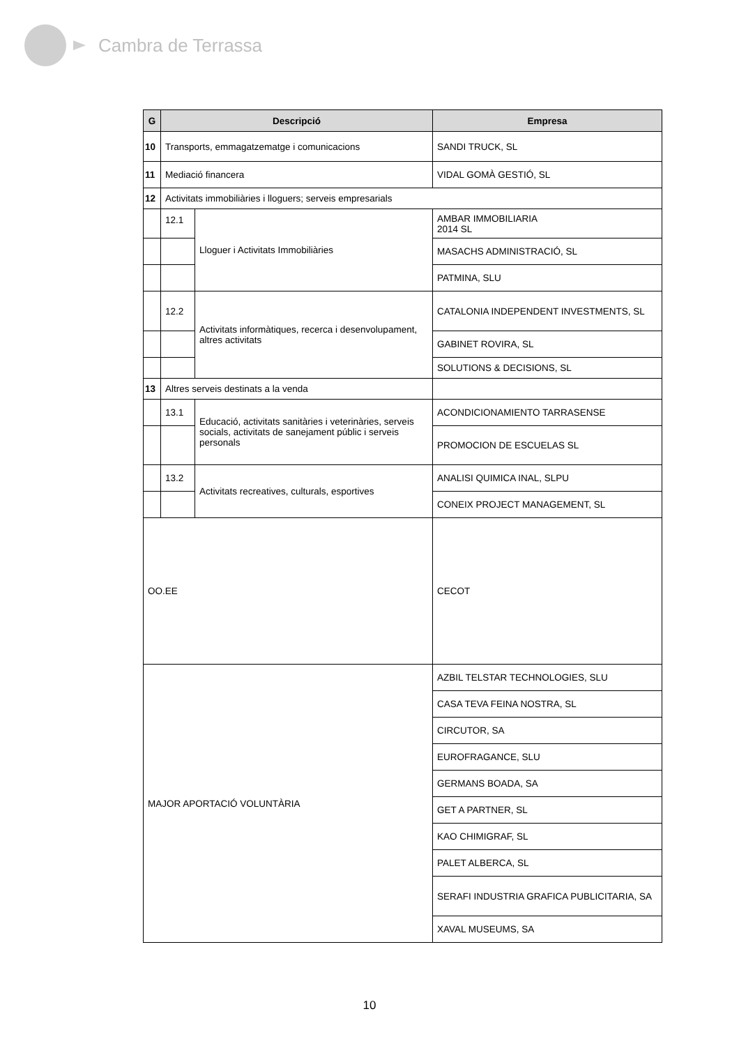Cambra de Terrassa
| G | Descripció | | Empresa |
| --- | --- | --- | --- |
| 10 | Transports, emmagatzematge i comunicacions | | SANDI TRUCK, SL |
| 11 | Mediació financera | | VIDAL GOMÀ GESTIÓ, SL |
| 12 | Activitats immobiliàries i lloguers; serveis empresarials | | |
| | 12.1 | Lloguer i Activitats Immobiliàries | AMBAR IMMOBILIARIA 2014 SL |
| | | | MASACHS ADMINISTRACIÓ, SL |
| | | | PATMINA, SLU |
| | 12.2 | Activitats informàtiques, recerca i desenvolupament, altres activitats | CATALONIA INDEPENDENT INVESTMENTS, SL |
| | | | GABINET ROVIRA, SL |
| | | | SOLUTIONS & DECISIONS, SL |
| 13 | Altres serveis destinats a la venda | | |
| | 13.1 | Educació, activitats sanitàries i veterinàries, serveis socials, activitats de sanejament públic i serveis personals | ACONDICIONAMIENTO TARRASENSE |
| | | | PROMOCION DE ESCUELAS SL |
| | 13.2 | Activitats recreatives, culturals, esportives | ANALISI QUIMICA INAL, SLPU |
| | | | CONEIX PROJECT MANAGEMENT, SL |
| OO.EE | | | CECOT |
| MAJOR APORTACIÓ VOLUNTÀRIA | | | AZBIL TELSTAR TECHNOLOGIES, SLU |
| | | | CASA TEVA FEINA NOSTRA, SL |
| | | | CIRCUTOR, SA |
| | | | EUROFRAGANCE, SLU |
| | | | GERMANS BOADA, SA |
| | | | GET A PARTNER, SL |
| | | | KAO CHIMIGRAF, SL |
| | | | PALET ALBERCA, SL |
| | | | SERAFI INDUSTRIA GRAFICA PUBLICITARIA, SA |
| | | | XAVAL MUSEUMS, SA |
10